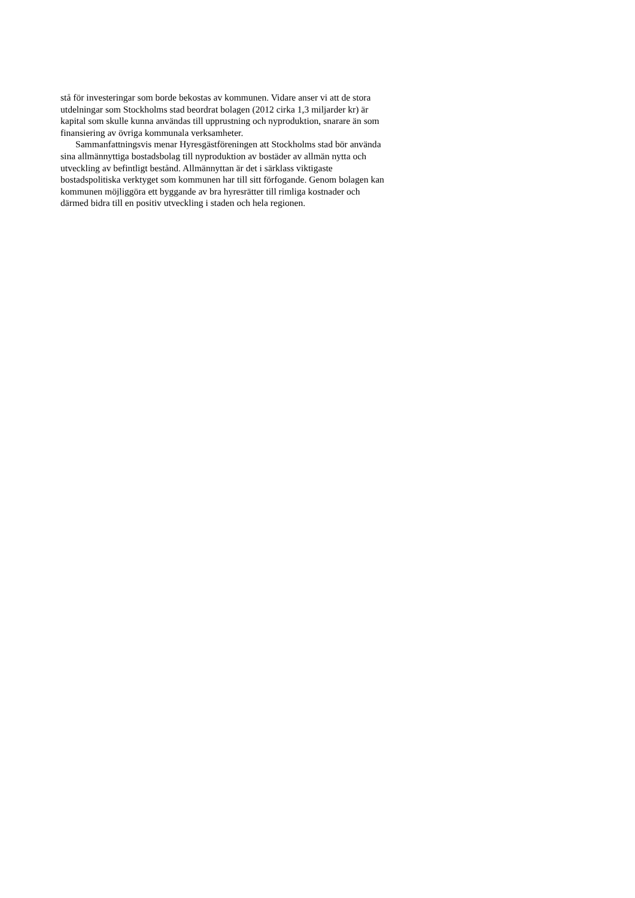stå för investeringar som borde bekostas av kommunen. Vidare anser vi att de stora
utdelningar som Stockholms stad beordrat bolagen (2012 cirka 1,3 miljarder kr) är
kapital som skulle kunna användas till upprustning och nyproduktion, snarare än som
finansiering av övriga kommunala verksamheter.
Sammanfattningsvis menar Hyresgästföreningen att Stockholms stad bör använda
sina allmännyttiga bostadsbolag till nyproduktion av bostäder av allmän nytta och
utveckling av befintligt bestånd. Allmännyttan är det i särklass viktigaste
bostadspolitiska verktyget som kommunen har till sitt förfogande. Genom bolagen kan
kommunen möjliggöra ett byggande av bra hyresrätter till rimliga kostnader och
därmed bidra till en positiv utveckling i staden och hela regionen.